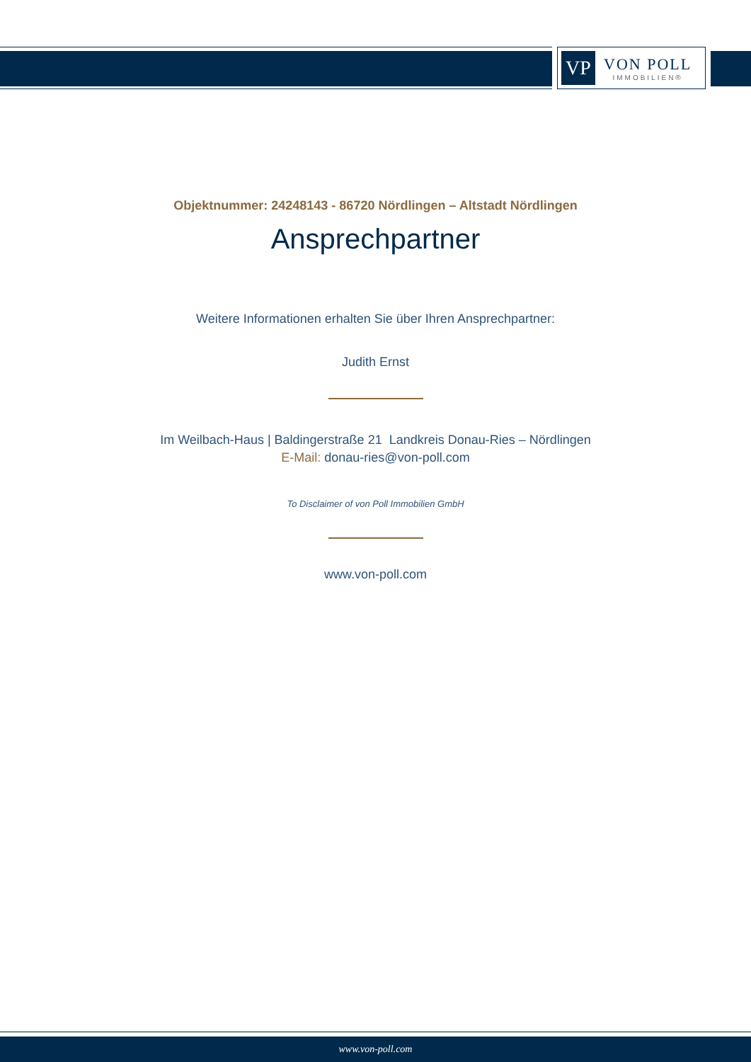VP
VON POLL
IMMOBILIEN®
Objektnummer: 24248143 - 86720 Nördlingen – Altstadt Nördlingen
Ansprechpartner
Weitere Informationen erhalten Sie über Ihren Ansprechpartner:
Judith Ernst
Im Weilbach-Haus | Baldingerstraße 21 Landkreis Donau-Ries – Nördlingen
E-Mail: donau-ries@von-poll.com
To Disclaimer of von Poll Immobilien GmbH
www.von-poll.com
www.von-poll.com